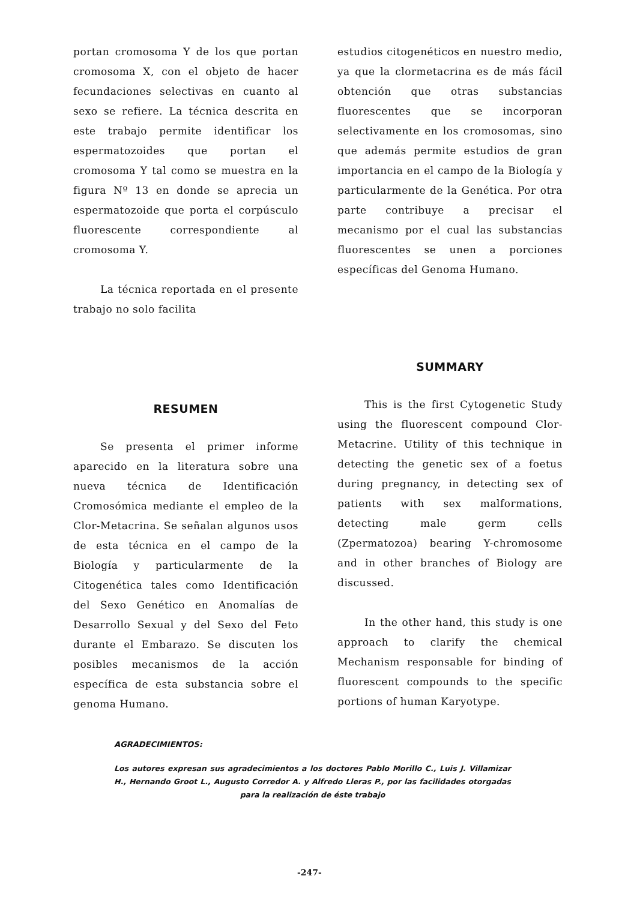portan cromosoma Y de los que portan cromosoma X, con el objeto de hacer fecundaciones selectivas en cuanto al sexo se refiere. La técnica descrita en este trabajo permite identificar los espermatozoides que portan el cromosoma Y tal como se muestra en la figura Nº 13 en donde se aprecia un espermatozoide que porta el corpúsculo fluorescente correspondiente al cromosoma Y.
La técnica reportada en el presente trabajo no solo facilita
RESUMEN
Se presenta el primer informe aparecido en la literatura sobre una nueva técnica de Identificación Cromosómica mediante el empleo de la Clor-Metacrina. Se señalan algunos usos de esta técnica en el campo de la Biología y particularmente de la Citogenética tales como Identificación del Sexo Genético en Anomalías de Desarrollo Sexual y del Sexo del Feto durante el Embarazo. Se discuten los posibles mecanismos de la acción específica de esta substancia sobre el genoma Humano.
estudios citogenéticos en nuestro medio, ya que la clormetacrina es de más fácil obtención que otras substancias fluorescentes que se incorporan selectivamente en los cromosomas, sino que además permite estudios de gran importancia en el campo de la Biología y particularmente de la Genética. Por otra parte contribuye a precisar el mecanismo por el cual las substancias fluorescentes se unen a porciones específicas del Genoma Humano.
SUMMARY
This is the first Cytogenetic Study using the fluorescent compound Clor-Metacrine. Utility of this technique in detecting the genetic sex of a foetus during pregnancy, in detecting sex of patients with sex malformations, detecting male germ cells (Zpermatozoa) bearing Y-chromosome and in other branches of Biology are discussed.
In the other hand, this study is one approach to clarify the chemical Mechanism responsable for binding of fluorescent compounds to the specific portions of human Karyotype.
AGRADECIMIENTOS:
Los autores expresan sus agradecimientos a los doctores Pablo Morillo C., Luis J. Villamizar H., Hernando Groot L., Augusto Corredor A. y Alfredo Lleras P., por las facilidades otorgadas para la realización de éste trabajo
-247-